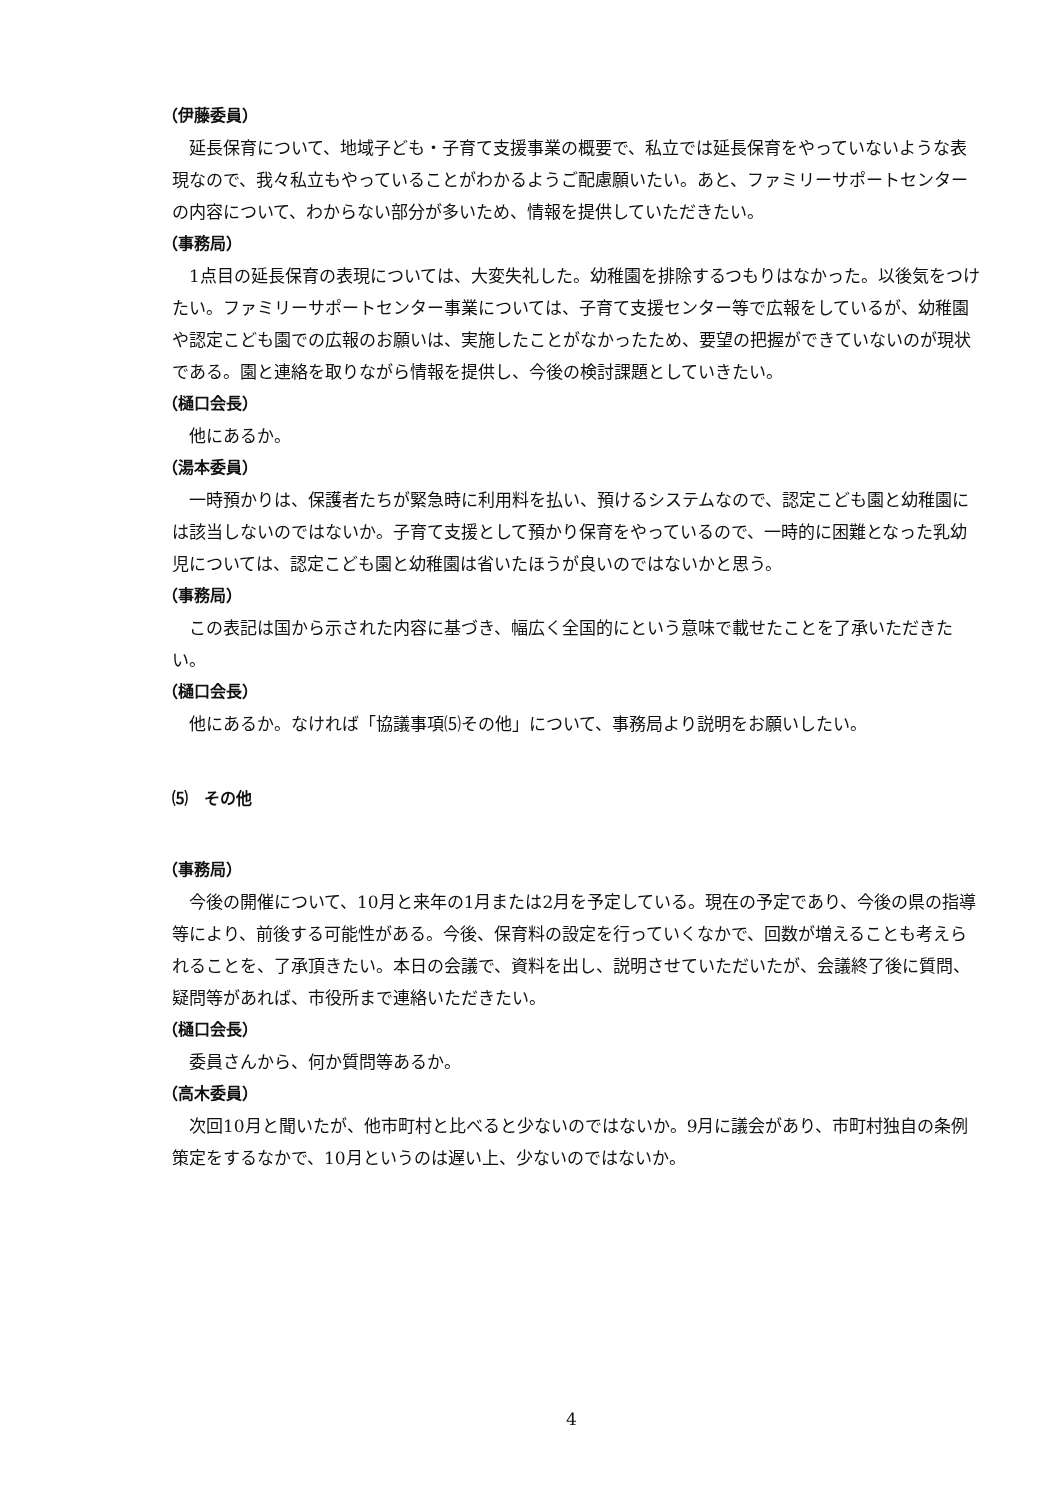（伊藤委員）
延長保育について、地域子ども・子育て支援事業の概要で、私立では延長保育をやっていないような表現なので、我々私立もやっていることがわかるようご配慮願いたい。あと、ファミリーサポートセンターの内容について、わからない部分が多いため、情報を提供していただきたい。
（事務局）
1点目の延長保育の表現については、大変失礼した。幼稚園を排除するつもりはなかった。以後気をつけたい。ファミリーサポートセンター事業については、子育て支援センター等で広報をしているが、幼稚園や認定こども園での広報のお願いは、実施したことがなかったため、要望の把握ができていないのが現状である。園と連絡を取りながら情報を提供し、今後の検討課題としていきたい。
（樋口会長）
他にあるか。
（湯本委員）
一時預かりは、保護者たちが緊急時に利用料を払い、預けるシステムなので、認定こども園と幼稚園には該当しないのではないか。子育て支援として預かり保育をやっているので、一時的に困難となった乳幼児については、認定こども園と幼稚園は省いたほうが良いのではないかと思う。
（事務局）
この表記は国から示された内容に基づき、幅広く全国的にという意味で載せたことを了承いただきたい。
（樋口会長）
他にあるか。なければ「協議事項⑸その他」について、事務局より説明をお願いしたい。
⑸　その他
（事務局）
今後の開催について、10月と来年の1月または2月を予定している。現在の予定であり、今後の県の指導等により、前後する可能性がある。今後、保育料の設定を行っていくなかで、回数が増えることも考えられることを、了承頂きたい。本日の会議で、資料を出し、説明させていただいたが、会議終了後に質問、疑問等があれば、市役所まで連絡いただきたい。
（樋口会長）
委員さんから、何か質問等あるか。
（高木委員）
次回10月と聞いたが、他市町村と比べると少ないのではないか。9月に議会があり、市町村独自の条例策定をするなかで、10月というのは遅い上、少ないのではないか。
4